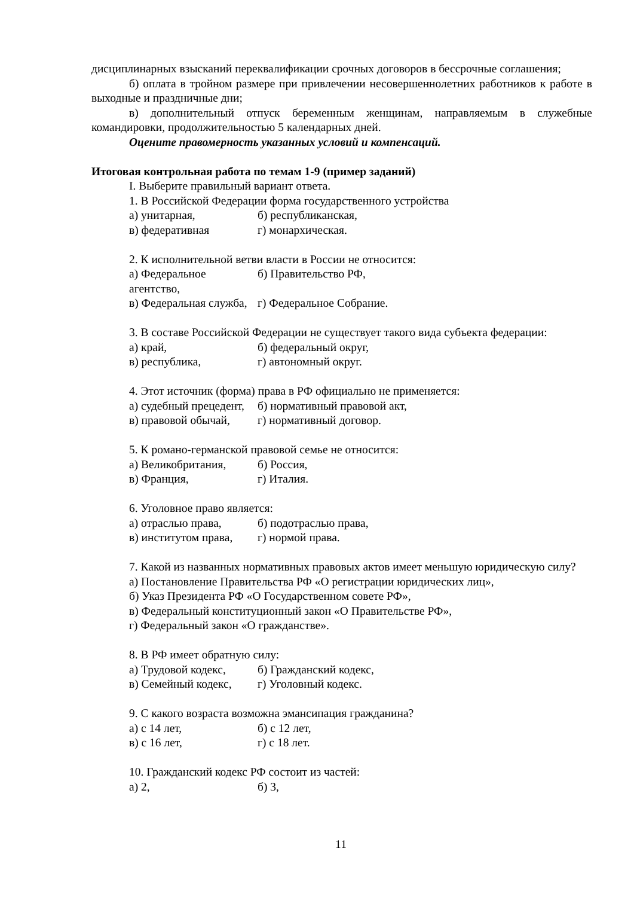дисциплинарных взысканий переквалификации срочных договоров в бессрочные соглашения;
б) оплата в тройном размере при привлечении несовершеннолетних работников к работе в выходные и праздничные дни;
в) дополнительный отпуск беременным женщинам, направляемым в служебные командировки, продолжительностью 5 календарных дней.
Оцените правомерность указанных условий и компенсаций.
Итоговая контрольная работа по темам 1-9 (пример заданий)
I. Выберите правильный вариант ответа.
1. В Российской Федерации форма государственного устройства
а) унитарная, б) республиканская,
в) федеративная г) монархическая.
2. К исполнительной ветви власти в России не относится:
а) Федеральное агентство, б) Правительство РФ,
в) Федеральная служба, г) Федеральное Собрание.
3. В составе Российской Федерации не существует такого вида субъекта федерации:
а) край, б) федеральный округ,
в) республика, г) автономный округ.
4. Этот источник (форма) права в РФ официально не применяется:
а) судебный прецедент, б) нормативный правовой акт,
в) правовой обычай, г) нормативный договор.
5. К романо-германской правовой семье не относится:
а) Великобритания, б) Россия,
в) Франция, г) Италия.
6. Уголовное право является:
а) отраслью права, б) подотраслью права,
в) институтом права, г) нормой права.
7. Какой из названных нормативных правовых актов имеет меньшую юридическую силу?
а) Постановление Правительства РФ «О регистрации юридических лиц»,
б) Указ Президента РФ «О Государственном совете РФ»,
в) Федеральный конституционный закон «О Правительстве РФ»,
г) Федеральный закон «О гражданстве».
8. В РФ имеет обратную силу:
а) Трудовой кодекс, б) Гражданский кодекс,
в) Семейный кодекс, г) Уголовный кодекс.
9. С какого возраста возможна эмансипация гражданина?
а) с 14 лет, б) с 12 лет,
в) с 16 лет, г) с 18 лет.
10. Гражданский кодекс РФ состоит из частей:
а) 2, б) 3,
11